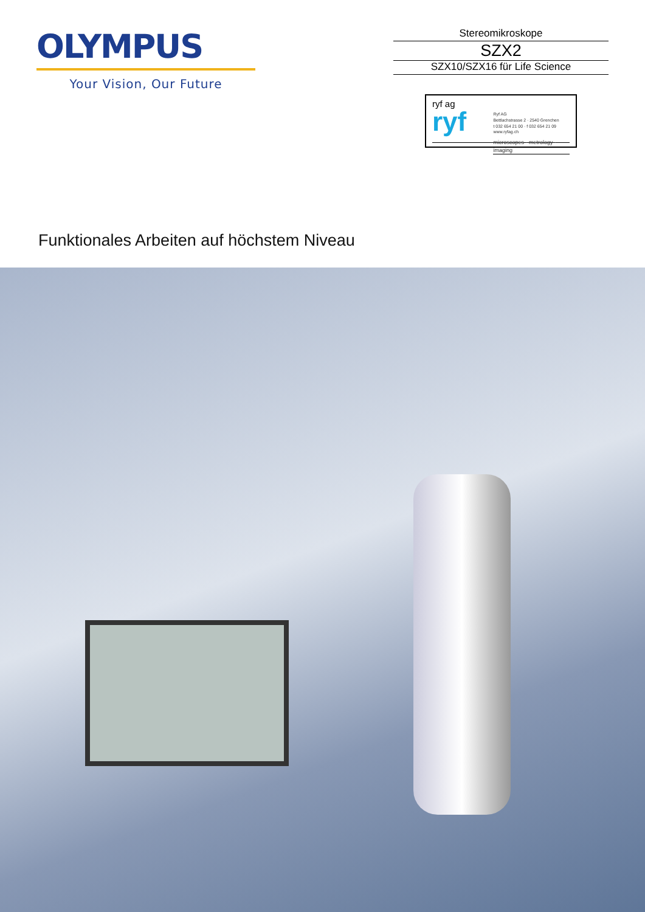OLYMPUS
Your Vision, Our Future
Stereomikroskope
SZX2
SZX10/SZX16 für Life Science
ryf ag
ryf
Ryf AG
Bettlachstrasse 2 · 2540 Grenchen
t 032 654 21 00 · f 032 654 21 09
www.ryfag.ch
microscopes · metrology · imaging
Funktionales Arbeiten auf höchstem Niveau